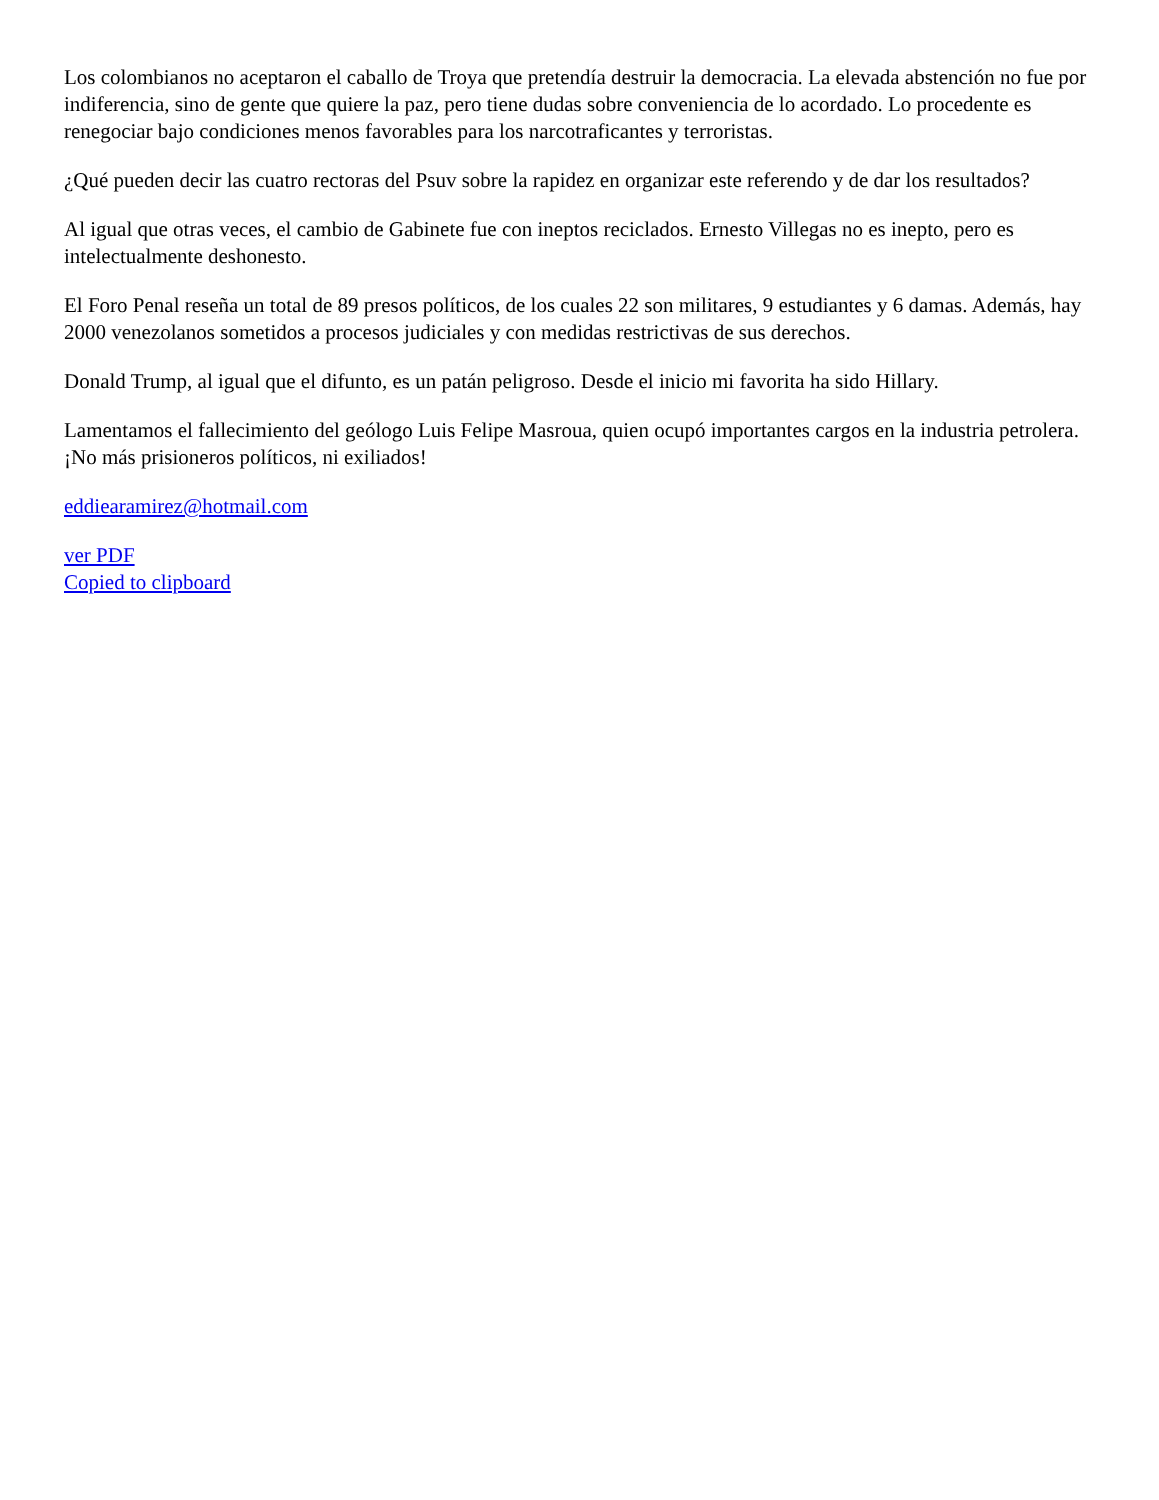Los colombianos no aceptaron el caballo de Troya que pretendía destruir la democracia. La elevada abstención no fue por indiferencia, sino de gente que quiere la paz, pero tiene dudas sobre conveniencia de lo acordado. Lo procedente es renegociar bajo condiciones menos favorables para los narcotraficantes y terroristas.
¿Qué pueden decir las cuatro rectoras del Psuv sobre la rapidez en organizar este referendo y de dar los resultados?
Al igual que otras veces, el cambio de Gabinete fue con ineptos reciclados. Ernesto Villegas no es inepto, pero es intelectualmente deshonesto.
El Foro Penal reseña un total de 89 presos políticos, de los cuales 22 son militares, 9 estudiantes y 6 damas. Además, hay 2000 venezolanos sometidos a procesos judiciales y con medidas restrictivas de sus derechos.
Donald Trump, al igual que el difunto, es un patán peligroso. Desde el inicio mi favorita ha sido Hillary.
Lamentamos el fallecimiento del geólogo Luis Felipe Masroua, quien ocupó importantes cargos en la industria petrolera. ¡No más prisioneros políticos, ni exiliados!
eddiearamirez@hotmail.com
ver PDF
Copied to clipboard